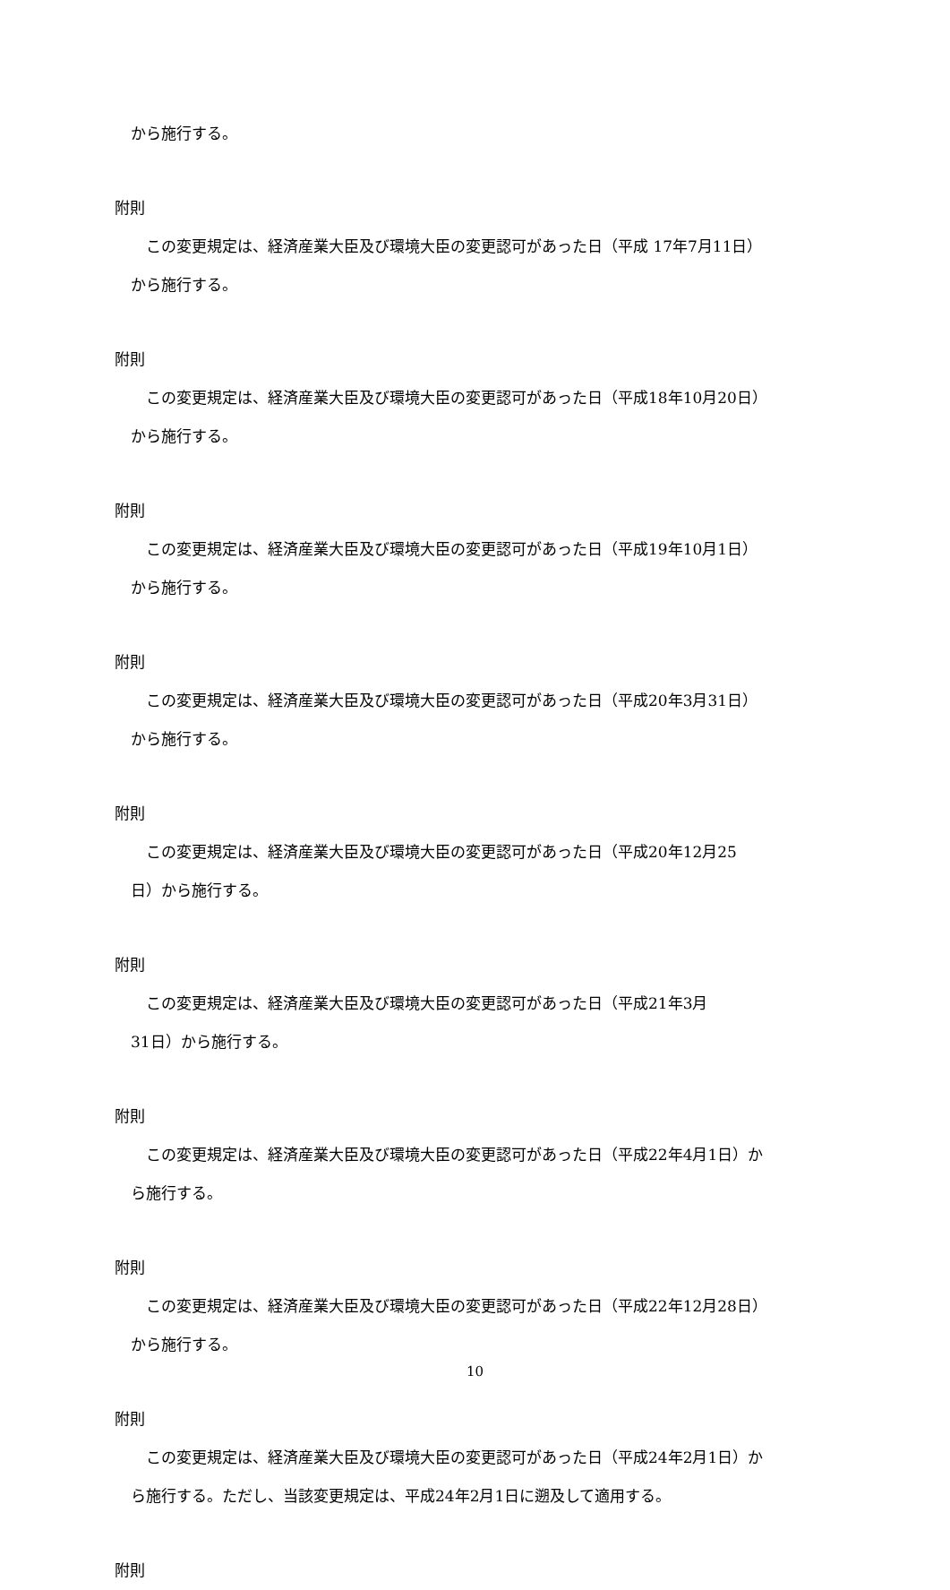から施行する。
附則
この変更規定は、経済産業大臣及び環境大臣の変更認可があった日（平成 17年7月11日）
から施行する。
附則
この変更規定は、経済産業大臣及び環境大臣の変更認可があった日（平成18年10月20日）
から施行する。
附則
この変更規定は、経済産業大臣及び環境大臣の変更認可があった日（平成19年10月1日）
から施行する。
附則
この変更規定は、経済産業大臣及び環境大臣の変更認可があった日（平成20年3月31日）
から施行する。
附則
この変更規定は、経済産業大臣及び環境大臣の変更認可があった日（平成20年12月25
日）から施行する。
附則
この変更規定は、経済産業大臣及び環境大臣の変更認可があった日（平成21年3月
31日）から施行する。
附則
この変更規定は、経済産業大臣及び環境大臣の変更認可があった日（平成22年4月1日）か
ら施行する。
附則
この変更規定は、経済産業大臣及び環境大臣の変更認可があった日（平成22年12月28日）
から施行する。
附則
この変更規定は、経済産業大臣及び環境大臣の変更認可があった日（平成24年2月1日）か
ら施行する。ただし、当該変更規定は、平成24年2月1日に遡及して適用する。
附則
10